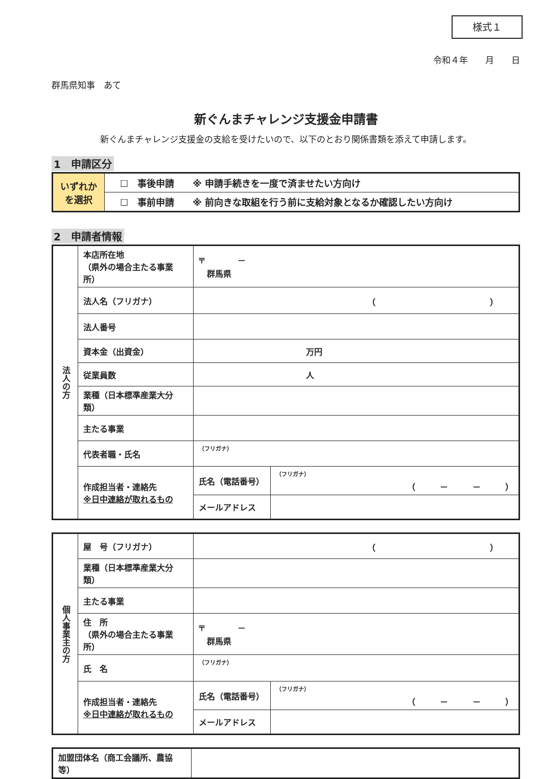様式１
令和４年　　月　　日
群馬県知事　あて
新ぐんまチャレンジ支援金申請書
新ぐんまチャレンジ支援金の支給を受けたいので、以下のとおり関係書類を添えて申請します。
1　申請区分
| いずれか を選択 | ☐ 事後申請 ※ 申請手続きを一度で済ませたい方向け |
| | ☐ 事前申請 ※ 前向きな取組を行う前に支給対象となるか確認したい方向け |
2　申請者情報
| 法人の方 | 本店所在地 （県外の場合主たる事業所） | 〒 － 群馬県 | |
| | 法人名（フリガナ） | （ ） | |
| | 法人番号 | | |
| | 資本金（出資金） | 万円 | |
| | 従業員数 | 人 | |
| | 業種（日本標準産業大分類） | | |
| | 主たる事業 | | |
| | 代表者職・氏名 | （フリガナ） | |
| | 作成担当者・連絡先 ※日中連絡が取れるもの | 氏名（電話番号） | （フリガナ） （ － － ） |
| | | メールアドレス | |
| 個人事業主の方 | 屋 号（フリガナ） | （ ） | |
| | 業種（日本標準産業大分類） | | |
| | 主たる事業 | | |
| | 住 所 （県外の場合主たる事業所） | 〒 － 群馬県 | |
| | 氏 名 | （フリガナ） | |
| | 作成担当者・連絡先 ※日中連絡が取れるもの | 氏名（電話番号） | （フリガナ） （ － － ） |
| | | メールアドレス | |
| 加盟団体名（商工会議所、農協等） | |